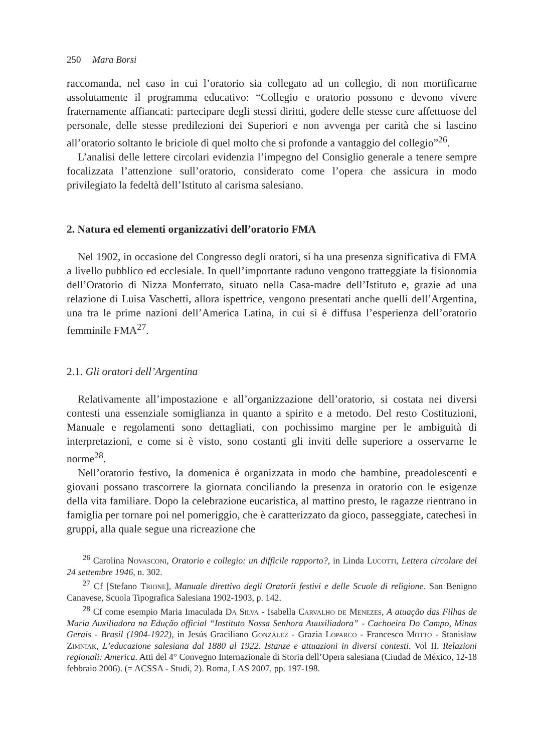250 Mara Borsi
raccomanda, nel caso in cui l’oratorio sia collegato ad un collegio, di non mortificarne assolutamente il programma educativo: “Collegio e oratorio possono e devono vivere fraternamente affiancati: partecipare degli stessi diritti, godere delle stesse cure affettuose del personale, delle stesse predilezioni dei Superiori e non avvenga per carità che si lascino all’oratorio soltanto le briciole di quel molto che si profonde a vantaggio del collegio”<sup>26</sup>.
L’analisi delle lettere circolari evidenzia l’impegno del Consiglio generale a tenere sempre focalizzata l’attenzione sull’oratorio, considerato come l’opera che assicura in modo privilegiato la fedeltà dell’Istituto al carisma salesiano.
2. Natura ed elementi organizzativi dell’oratorio FMA
Nel 1902, in occasione del Congresso degli oratori, si ha una presenza significativa di FMA a livello pubblico ed ecclesiale. In quell’importante raduno vengono tratteggiate la fisionomia dell’Oratorio di Nizza Monferrato, situato nella Casa-madre dell’Istituto e, grazie ad una relazione di Luisa Vaschetti, allora ispettrice, vengono presentati anche quelli dell’Argentina, una tra le prime nazioni dell’America Latina, in cui si è diffusa l’esperienza dell’oratorio femminile FMA<sup>27</sup>.
2.1. Gli oratori dell’Argentina
Relativamente all’impostazione e all’organizzazione dell’oratorio, si costata nei diversi contesti una essenziale somiglianza in quanto a spirito e a metodo. Del resto Costituzioni, Manuale e regolamenti sono dettagliati, con pochissimo margine per le ambiguità di interpretazioni, e come si è visto, sono costanti gli inviti delle superiore a osservarne le norme<sup>28</sup>.
Nell’oratorio festivo, la domenica è organizzata in modo che bambine, preadolescenti e giovani possano trascorrere la giornata conciliando la presenza in oratorio con le esigenze della vita familiare. Dopo la celebrazione eucaristica, al mattino presto, le ragazze rientrano in famiglia per tornare poi nel pomeriggio, che è caratterizzato da gioco, passeggiate, catechesi in gruppi, alla quale segue una ricreazione che
<sup>26</sup> Carolina Novasconi, Oratorio e collegio: un difficile rapporto?, in Linda Lucotti, Lettera circolare del 24 settembre 1946, n. 302.
<sup>27</sup> Cf [Stefano Trione], Manuale direttivo degli Oratorii festivi e delle Scuole di religione. San Benigno Canavese, Scuola Tipografica Salesiana 1902-1903, p. 142.
<sup>28</sup> Cf come esempio Maria Imaculada Da Silva - Isabella Carvalho de Menezes, A atuação das Filhas de Maria Auxiliadora na Edução official “Instituto Nossa Senhora Auuxiliadora” - Cachoeira Do Campo, Minas Gerais - Brasil (1904-1922), in Jesús Graciliano González - Grazia Loparco - Francesco Motto - Stanisław Zimniak, L’educazione salesiana dal 1880 al 1922. Istanze e attuazioni in diversi contesti. Vol II. Relazioni regionali: America. Atti del 4° Convegno Internazionale di Storia dell’Opera salesiana (Ciudad de México, 12-18 febbraio 2006). (= ACSSA - Studi, 2). Roma, LAS 2007, pp. 197-198.